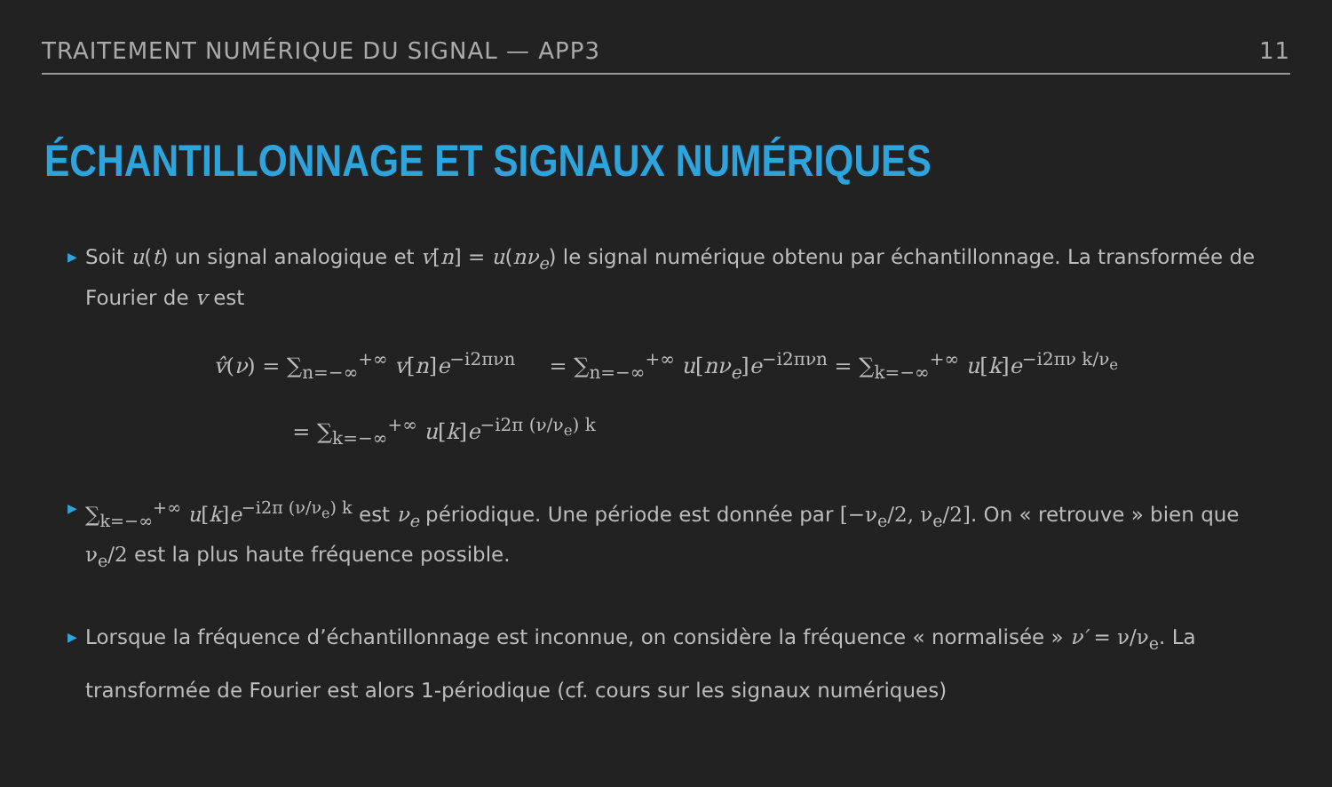TRAITEMENT NUMÉRIQUE DU SIGNAL — APP3 11
ÉCHANTILLONNAGE ET SIGNAUX NUMÉRIQUES
▶ Soit u(t) un signal analogique et v[n] = u(nν<sub>e</sub>) le signal numérique obtenu par échantillonnage. La transformée de Fourier de v est
v̂(ν) = ∑<sub>n=−∞</sub><sup>+∞</sup> v[n]e<sup>−i2πνn</sup> = ∑<sub>n=−∞</sub><sup>+∞</sup> u[nν<sub>e</sub>]e<sup>−i2πνn</sup> = ∑<sub>k=−∞</sub><sup>+∞</sup> u[k]e<sup>−i2πν k/ν<sub>e</sub></sup>
= ∑<sub>k=−∞</sub><sup>+∞</sup> u[k]e<sup>−i2π (ν/ν<sub>e</sub>) k</sup>
▶ ∑<sub>k=−∞</sub><sup>+∞</sup> u[k]e<sup>−i2π (ν/ν<sub>e</sub>) k</sup> est ν<sub>e</sub> périodique. Une période est donnée par [−ν<sub>e</sub>/2, ν<sub>e</sub>/2]. On « retrouve » bien que ν<sub>e</sub>/2 est la plus haute fréquence possible.
▶ Lorsque la fréquence d’échantillonnage est inconnue, on considère la fréquence « normalisée » ν′ = ν/ν<sub>e</sub>. La transformée de Fourier est alors 1-périodique (cf. cours sur les signaux numériques)